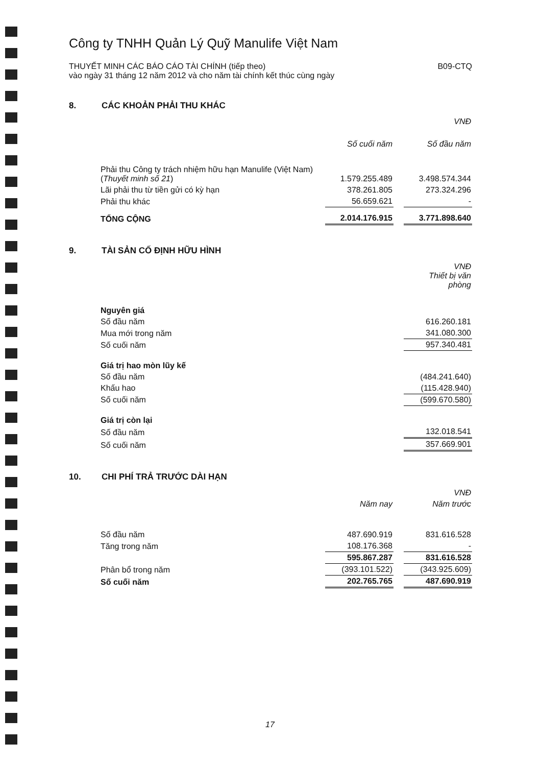Công ty TNHH Quản Lý Quỹ Manulife Việt Nam
THUYẾT MINH CÁC BÁO CÁO TÀI CHÍNH (tiếp theo)
vào ngày 31 tháng 12 năm 2012 và cho năm tài chính kết thúc cùng ngày
B09-CTQ
8. CÁC KHOẢN PHẢI THU KHÁC
| | VNĐ | | |
| | Số cuối năm | | Số đầu năm |
| Phải thu Công ty trách nhiệm hữu hạn Manulife (Việt Nam) ( Thuyết minh số 21 ) | 1.579.255.489 | | 3.498.574.344 |
| Lãi phải thu từ tiền gửi có kỳ hạn | 378.261.805 | | 273.324.296 |
| Phải thu khác | 56.659.621 | | - |
| TỔNG CỘNG | 2.014.176.915 | | 3.771.898.640 |
9. TÀI SẢN CỐ ĐỊNH HỮU HÌNH
| | VNĐ Thiết bị văn phòng |
| Nguyên giá | |
| Số đầu năm | 616.260.181 |
| Mua mới trong năm | 341.080.300 |
| Số cuối năm | 957.340.481 |
| Giá trị hao mòn lũy kế | |
| Số đầu năm | (484.241.640) |
| Khấu hao | (115.428.940) |
| Số cuối năm | (599.670.580) |
| Giá trị còn lại | |
| Số đầu năm | 132.018.541 |
| Số cuối năm | 357.669.901 |
10. CHI PHÍ TRẢ TRƯỚC DÀI HẠN
| | VNĐ | | |
| | Năm nay | | Năm trước |
| Số đầu năm | 487.690.919 | | 831.616.528 |
| Tăng trong năm | 108.176.368 | | - |
| | 595.867.287 | | 831.616.528 |
| Phân bổ trong năm | (393.101.522) | | (343.925.609) |
| Số cuối năm | 202.765.765 | | 487.690.919 |
17